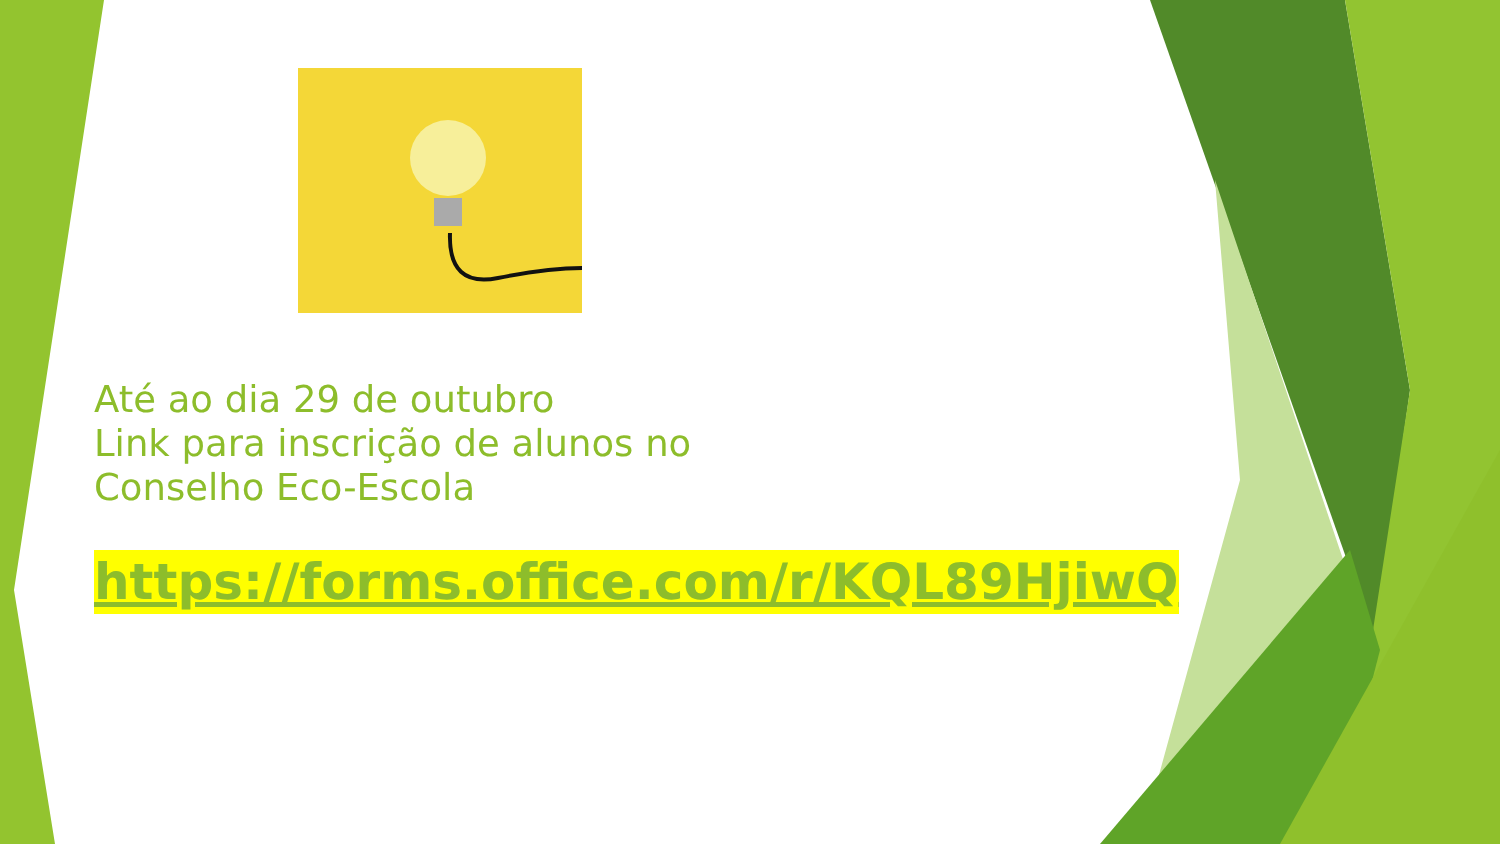Até ao dia 29 de outubro
Link para inscrição de alunos no
Conselho Eco-Escola
https://forms.office.com/r/KQL89HjiwQ